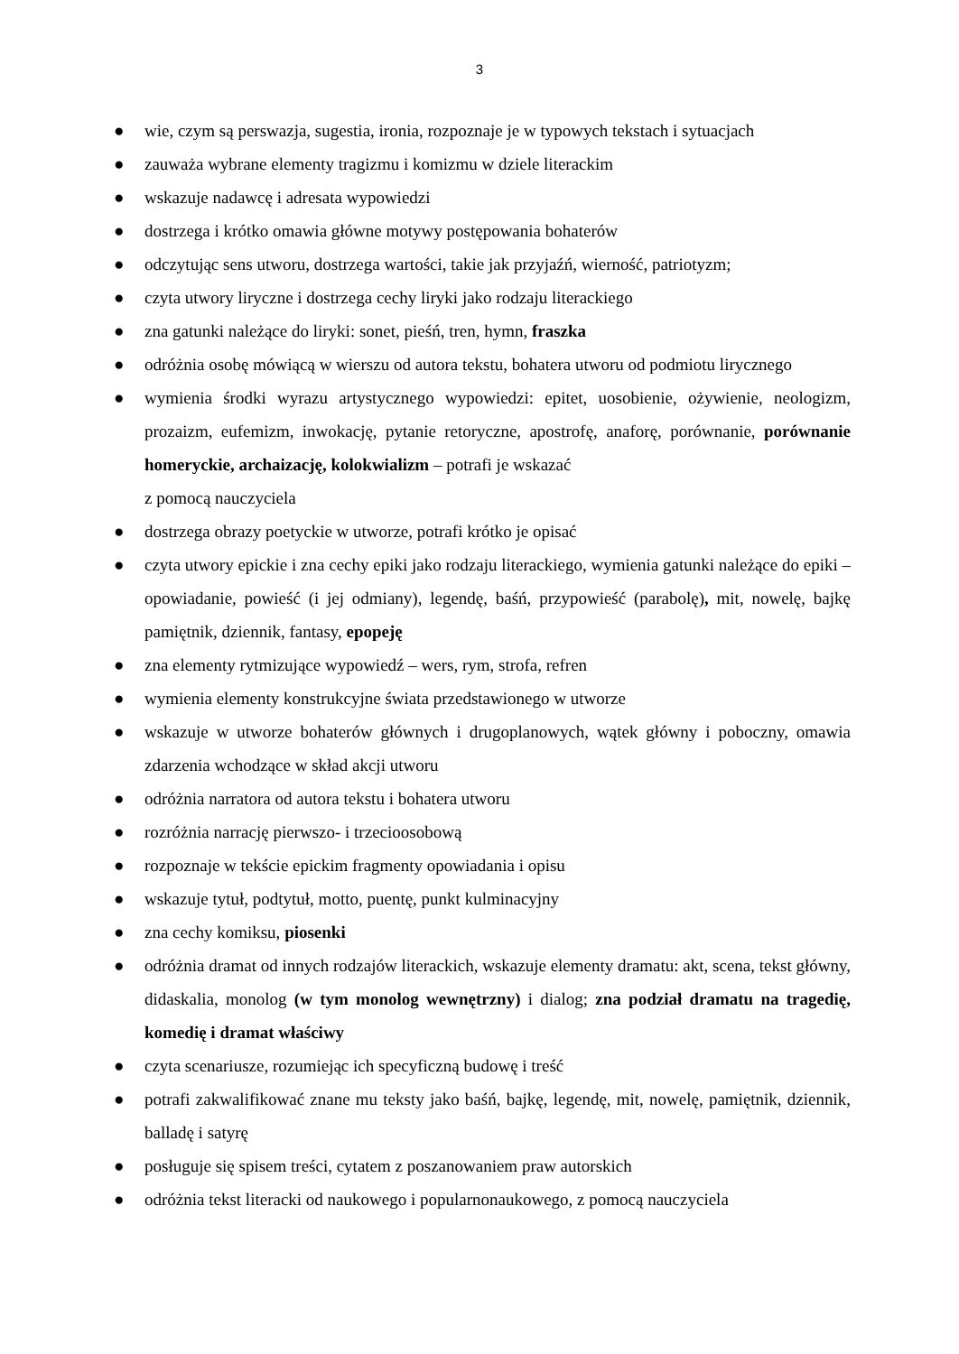3
● wie, czym są perswazja, sugestia, ironia, rozpoznaje je w typowych tekstach i sytuacjach
● zauważa wybrane elementy tragizmu i komizmu w dziele literackim
● wskazuje nadawcę i adresata wypowiedzi
● dostrzega i krótko omawia główne motywy postępowania bohaterów
● odczytując sens utworu, dostrzega wartości, takie jak przyjaźń, wierność, patriotyzm;
● czyta utwory liryczne i dostrzega cechy liryki jako rodzaju literackiego
● zna gatunki należące do liryki: sonet, pieśń, tren, hymn, fraszka
● odróżnia osobę mówiącą w wierszu od autora tekstu, bohatera utworu od podmiotu lirycznego
● wymienia środki wyrazu artystycznego wypowiedzi: epitet, uosobienie, ożywienie, neologizm, prozaizm, eufemizm, inwokację, pytanie retoryczne, apostrofę, anaforę, porównanie, porównanie homeryckie, archaizację, kolokwializm – potrafi je wskazać
z pomocą nauczyciela
● dostrzega obrazy poetyckie w utworze, potrafi krótko je opisać
● czyta utwory epickie i zna cechy epiki jako rodzaju literackiego, wymienia gatunki należące do epiki – opowiadanie, powieść (i jej odmiany), legendę, baśń, przypowieść (parabolę), mit, nowelę, bajkę pamiętnik, dziennik, fantasy, epopeję
● zna elementy rytmizujące wypowiedź – wers, rym, strofa, refren
● wymienia elementy konstrukcyjne świata przedstawionego w utworze
● wskazuje w utworze bohaterów głównych i drugoplanowych, wątek główny i poboczny, omawia zdarzenia wchodzące w skład akcji utworu
● odróżnia narratora od autora tekstu i bohatera utworu
● rozróżnia narrację pierwszo- i trzecioosobową
● rozpoznaje w tekście epickim fragmenty opowiadania i opisu
● wskazuje tytuł, podtytuł, motto, puentę, punkt kulminacyjny
● zna cechy komiksu, piosenki
● odróżnia dramat od innych rodzajów literackich, wskazuje elementy dramatu: akt, scena, tekst główny, didaskalia, monolog (w tym monolog wewnętrzny) i dialog; zna podział dramatu na tragedię, komedię i dramat właściwy
● czyta scenariusze, rozumiejąc ich specyficzną budowę i treść
● potrafi zakwalifikować znane mu teksty jako baśń, bajkę, legendę, mit, nowelę, pamiętnik, dziennik, balladę i satyrę
● posługuje się spisem treści, cytatem z poszanowaniem praw autorskich
● odróżnia tekst literacki od naukowego i popularnonaukowego, z pomocą nauczyciela